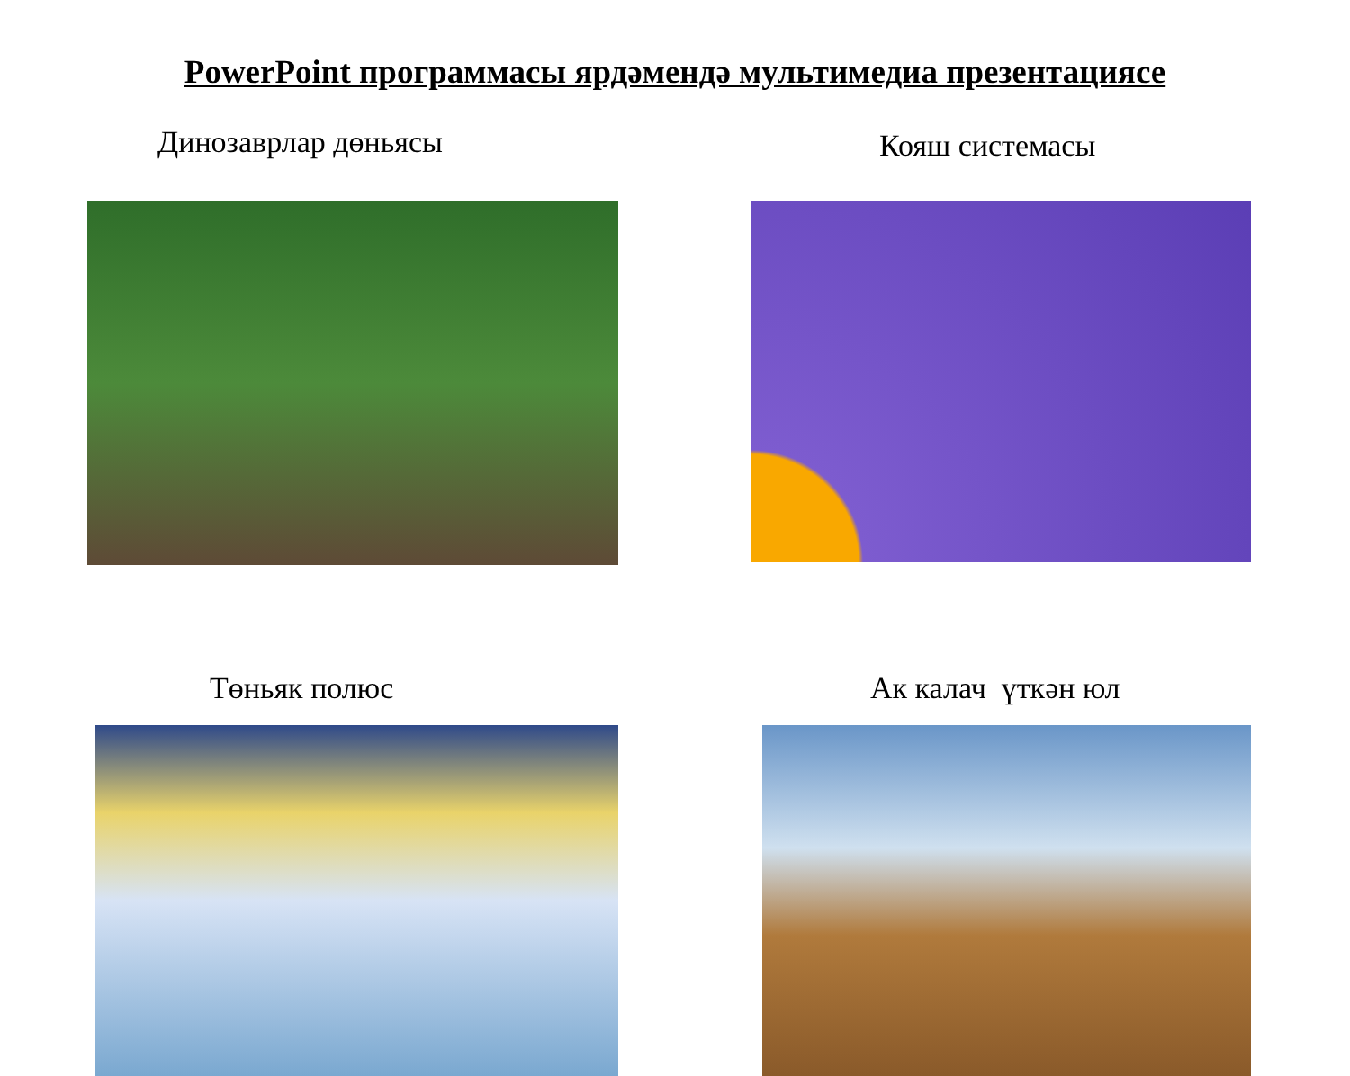PowerPoint программасы ярдәмендә мультимедиа презентациясе
Динозаврлар дөньясы
Кояш системасы
Төньяк полюс
Ак калач үткән юл